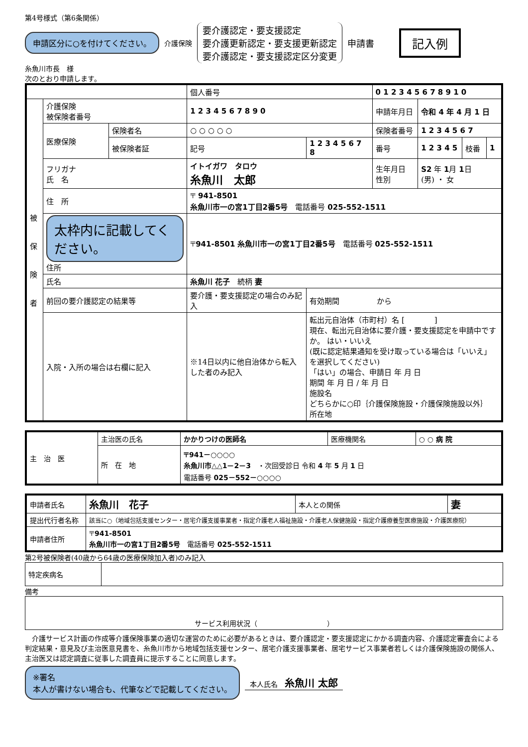第4号様式（第6条関係）
申請区分に○を付けてください。
介護保険
要介護認定・要支援認定
要介護更新認定・要支援更新認定
要介護認定・要支援認定区分変更
申請書
記入例
糸魚川市長　様
次のとおり申請します。
| | | | 個人番号 | | 0 1 2 3 4 5 6 7 8 9 1 0 | | | |
| 被 保 険 者 | 介護保険 被保険者番号 | | 1 2 3 4 5 6 7 8 9 0 | | 申請年月日 | 令和 4 年 4 月 1 日 | | |
| | 医療保険 | 保険者名 | ○ ○ ○ ○ ○ | | 保険者番号 | 1 2 3 4 5 6 7 | | |
| | | 被保険者証 | 記号 | 1 2 3 4 5 6 7 8 | 番号 | 1 2 3 4 5 | 枝番 | 1 |
| | フリガナ 氏 名 | | イトイガワ タロウ 糸魚川 太郎 | | 生年月日 性別 | S2 年 1 月 1 日 (男) ・ 女 | | |
| | 住 所 | | 〒 941-8501 糸魚川市一の宮1丁目2番5号 電話番号 025-552-1511 | | | | | |
| | 太枠内に記載してください。 住所 | | 〒 941-8501 糸魚川市一の宮1丁目2番5号 電話番号 025-552-1511 | | | | | |
| | 氏名 | | 糸魚川 花子 続柄 妻 | | | | | |
| | 前回の要介護認定の結果等 | | 要介護・要支援認定の場合のみ記入 | 有効期間 から | | | | |
| | 入院・入所の場合は右欄に記入 | | ※14日以内に他自治体から転入した者のみ記入 | 転出元自治体（市町村）名 [ ] 現在、転出元自治体に要介護・要支援認定を申請中ですか。 はい・いいえ (既に認定結果通知を受け取っている場合は「いいえ」を選択してください) 「はい」の場合、申請日 年 月 日 期間 年 月 日 / 年 月 日 施設名 どちらかに○印｛介護保険施設・介護保険施設以外｝ 所在地 | | | | |
| 主 治 医 | 主治医の氏名 | かかりつけの医師名 | 医療機関名 | ○ ○ 病 院 |
| | 所 在 地 | 〒941－○○○○ 糸魚川市△△1－2－3 ・次回受診日 令和 4 年 5 月 1 日 電話番号 025－552－○○○○ | | |
| 申請者氏名 | 糸魚川 花子 | 本人との関係 | 妻 |
| 提出代行者名称 | 該当に○（地域包括支援センター・居宅介護支援事業者・指定介護老人福祉施設・介護老人保健施設・指定介護療養型医療施設・介護医療院） | | |
| 申請者住所 | 〒 941-8501 糸魚川市一の宮1丁目2番5号 電話番号 025-552-1511 | | |
第2号被保険者(40歳から64歳の医療保険加入者)のみ記入
| 特定疾病名 | |
備考
| サービス利用状況（ ） |
　介護サービス計画の作成等介護保険事業の適切な運営のために必要があるときは、要介護認定・要支援認定にかかる調査内容、介護認定審査会による判定結果・意見及び主治医意見書を、糸魚川市から地域包括支援センター、居宅介護支援事業者、居宅サービス事業者若しくは介護保険施設の関係人、主治医又は認定調査に従事した調査員に提示することに同意します。
※署名
本人が書けない場合も、代筆などで記載してください。
本人氏名　糸魚川 太郎